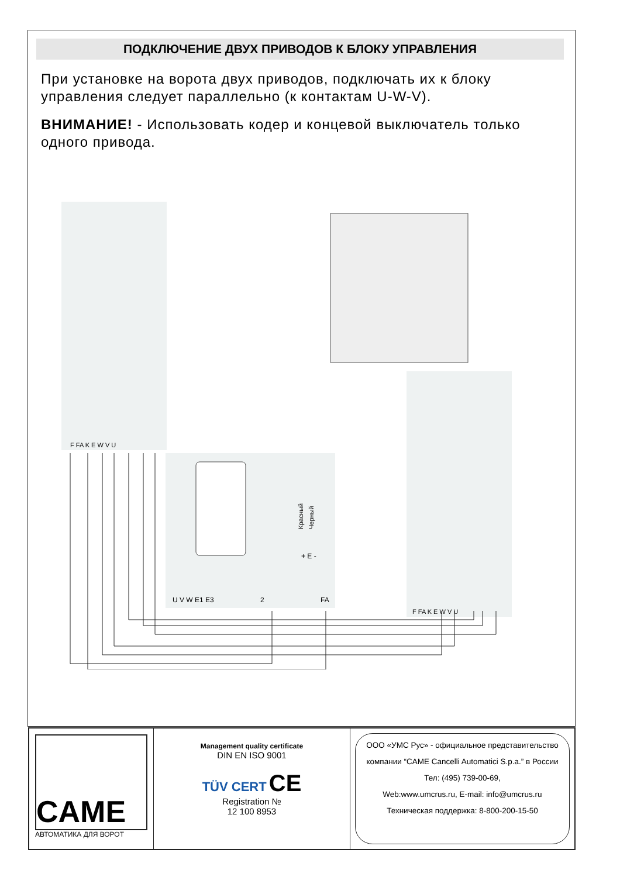ПОДКЛЮЧЕНИЕ ДВУХ ПРИВОДОВ К БЛОКУ УПРАВЛЕНИЯ
При установке на ворота двух приводов, подключать их к блоку управления следует параллельно (к контактам U-W-V).
ВНИМАНИЕ! - Использовать кодер и концевой выключатель только одного привода.
F FA K E W V U
U V W E1 E3
2
FA
+ E -
Красный
Черный
F FA K E W V U
CAME
АВТОМАТИКА ДЛЯ ВОРОТ
Management quality certificate
DIN EN ISO 9001
TÜV CERT CE
Registration №
12 100 8953
ООО «УМС Рус» - официальное представительство
компании “CAME Cancelli Automatici S.p.a.” в России
Тел: (495) 739-00-69,
Web:www.umcrus.ru, E-mail: info@umcrus.ru
Техническая поддержка: 8-800-200-15-50